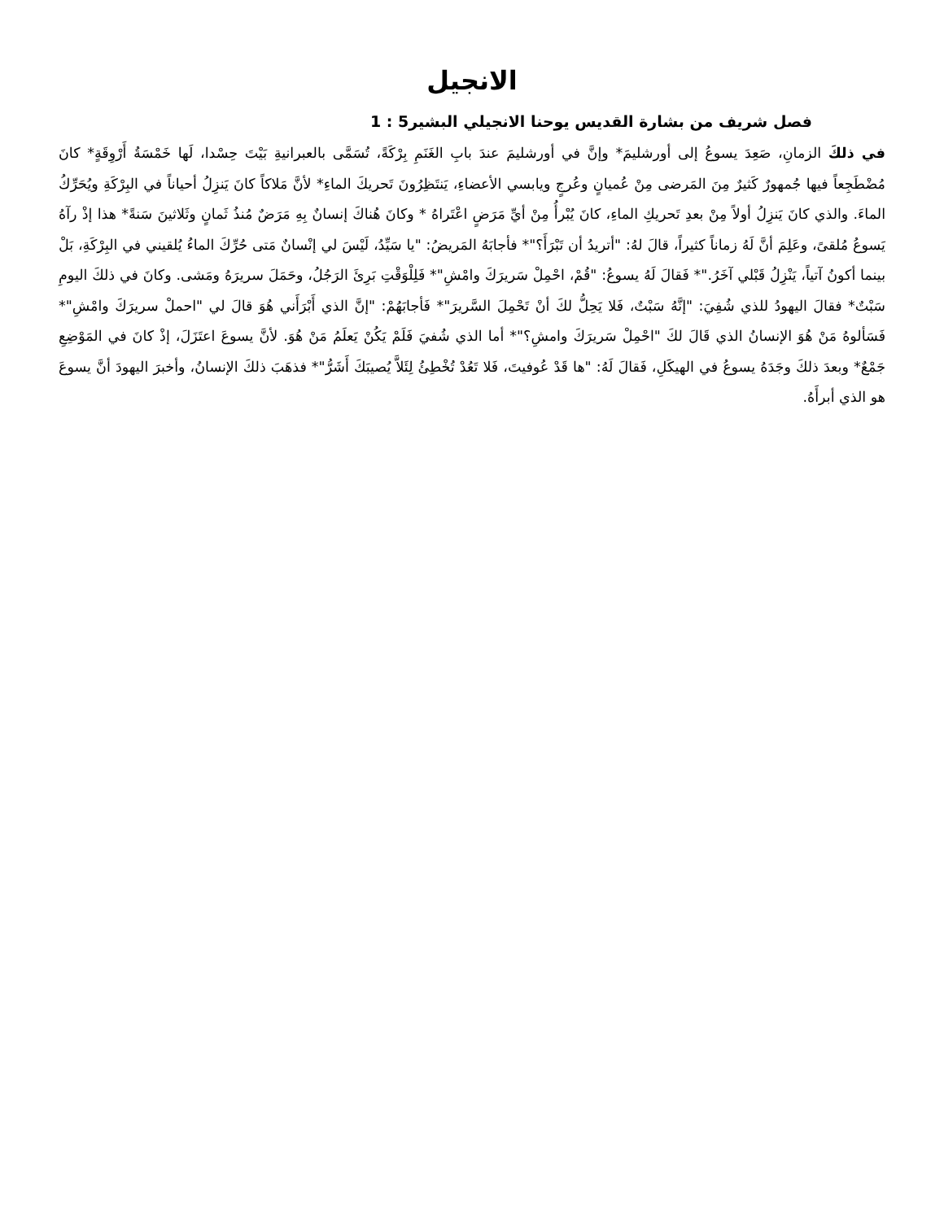الانجيل
فصل شريف من بشارة القديس يوحنا الانجيلي البشير5 : 1
في ذلكَ الزمانِ، صَعِدَ يسوعُ إلى أورشليمَ* وإنَّ في أورشليمَ عندَ بابِ الغَنَمِ بِرْكَةً، تُسَمَّى بالعبرانيةِ بَيْتَ حِسْدا، لَها خَمْسَةُ أَرْوِقَةٍ* كانَ مُضْطَجِعاً فيها جُمهورٌ كَثيرٌ مِنَ المَرضى مِنْ عُميانٍ وعُرجٍ ويابسي الأعضاءِ، يَنتَظِرُونَ تَحريكَ الماءِ* لأنَّ مَلاكاً كانَ يَنزِلُ أحياناً في البِرْكَةِ ويُحَرِّكُ الماءَ. والذي كانَ يَنزِلُ أولاً مِنْ بعدِ تَحريكِ الماءِ، كانَ يُبْرأُ مِنْ أيِّ مَرَضٍ اعْتَراهُ * وكانَ هُناكَ إنسانٌ بِهِ مَرَضٌ مُنذُ ثَمانٍ وثَلاثينَ سَنةً* هذا إذْ رآهُ يَسوعُ مُلقىً، وعَلِمَ أنَّ لَهُ زماناً كثيراً، قالَ لهُ: "أتريدُ أن تَبْرَأَ؟"* فأجابَهُ المَريضُ: "يا سَيِّدُ، لَيْسَ لي إنْسانٌ مَتى حُرِّكَ الماءُ يُلقيني في البِرْكَةِ، بَلْ بينما أكونُ آتياً، يَنْزِلُ قَبْلي آخَرُ."* فَقالَ لَهُ يسوعُ: "قُمْ، احْمِلْ سَريرَكَ وامْشِ"* فَلِلْوَقْتِ بَرِئَ الرَجُلُ، وحَمَلَ سريرَهُ ومَشى. وكانَ في ذلكَ اليومِ سَبْتٌ* فقالَ اليهودُ للذي شُفِيَ: "إنَّهُ سَبْتٌ، فَلا يَحِلُّ لكَ أنْ تَحْمِلَ السَّريرَ"* فَأجابَهُمْ: "إنَّ الذي أَبْرَأَني هُوَ قالَ لي "احملْ سريرَكَ وامْشِ"* فَسَألوهُ مَنْ هُوَ الإنسانُ الذي قَالَ لكَ "احْمِلْ سَريرَكَ وامشِ؟"* أما الذي شُفيَ فَلَمْ يَكُنْ يَعلَمُ مَنْ هُوَ. لأنَّ يسوعَ اعتَزَلَ، إذْ كانَ في المَوْضِعِ جَمْعٌ* وبعدَ ذلكَ وجَدَهُ يسوعُ في الهيكَلِ، فَقالَ لَهُ: "ها قَدْ عُوفيتَ، فَلا تَعُدْ تُخْطِئُ لِئَلاَّ يُصيبَكَ أَشَرُّ"* فذهَبَ ذلكَ الإنسانُ، وأخبرَ اليهودَ أنَّ يسوعَ هو الذي أبرأَهُ.